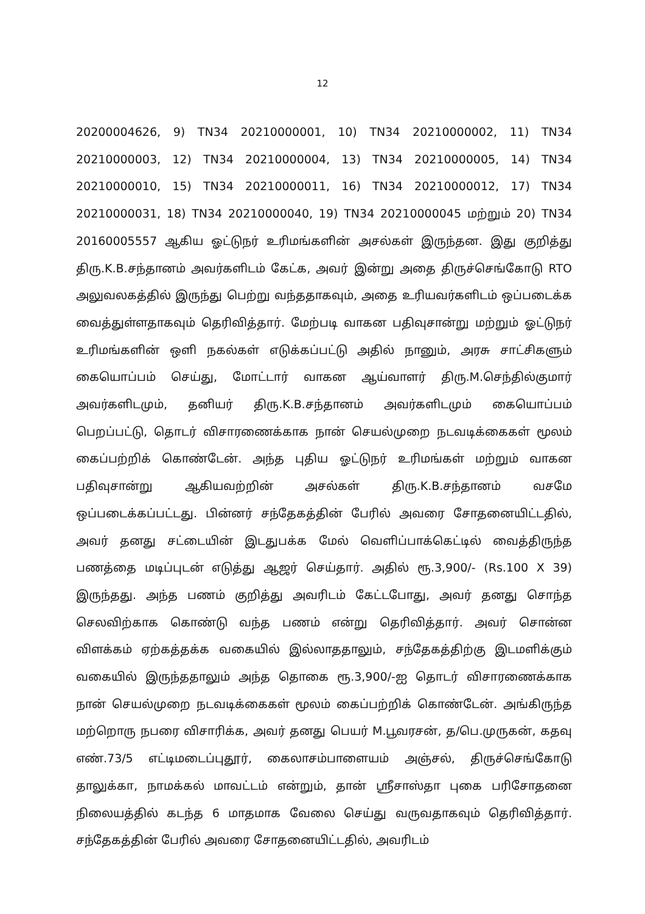12
20200004626, 9) TN34 20210000001, 10) TN34 20210000002, 11) TN34 20210000003, 12) TN34 20210000004, 13) TN34 20210000005, 14) TN34 20210000010, 15) TN34 20210000011, 16) TN34 20210000012, 17) TN34 20210000031, 18) TN34 20210000040, 19) TN34 20210000045 மற்றும் 20) TN34 20160005557 ஆகிய ஓட்டுநர் உரிமங்களின் அசல்கள் இருந்தன. இது குறித்து திரு.K.B.சந்தானம் அவர்களிடம் கேட்க, அவர் இன்று அதை திருச்செங்கோடு RTO அலுவலகத்தில் இருந்து பெற்று வந்ததாகவும், அதை உரியவர்களிடம் ஒப்படைக்க வைத்துள்ளதாகவும் தெரிவித்தார். மேற்படி வாகன பதிவுசான்று மற்றும் ஓட்டுநர் உரிமங்களின் ஒளி நகல்கள் எடுக்கப்பட்டு அதில் நானும், அரசு சாட்சிகளும் கையொப்பம் செய்து, மோட்டார் வாகன ஆய்வாளர் திரு.M.செந்தில்குமார் அவர்களிடமும், தனியர் திரு.K.B.சந்தானம் அவர்களிடமும் கையொப்பம் பெறப்பட்டு, தொடர் விசாரணைக்காக நான் செயல்முறை நடவடிக்கைகள் மூலம் கைப்பற்றிக் கொண்டேன். அந்த புதிய ஓட்டுநர் உரிமங்கள் மற்றும் வாகன பதிவுசான்று ஆகியவற்றின் அசல்கள் திரு.K.B.சந்தானம் வசமே ஒப்படைக்கப்பட்டது. பின்னர் சந்தேகத்தின் பேரில் அவரை சோதனையிட்டதில், அவர் தனது சட்டையின் இடதுபக்க மேல் வெளிப்பாக்கெட்டில் வைத்திருந்த பணத்தை மடிப்புடன் எடுத்து ஆஜர் செய்தார். அதில் ரூ.3,900/- (Rs.100 X 39) இருந்தது. அந்த பணம் குறித்து அவரிடம் கேட்டபோது, அவர் தனது சொந்த செலவிற்காக கொண்டு வந்த பணம் என்று தெரிவித்தார். அவர் சொன்ன விளக்கம் ஏற்கத்தக்க வகையில் இல்லாததாலும், சந்தேகத்திற்கு இடமளிக்கும் வகையில் இருந்ததாலும் அந்த தொகை ரூ.3,900/-ஐ தொடர் விசாரணைக்காக நான் செயல்முறை நடவடிக்கைகள் மூலம் கைப்பற்றிக் கொண்டேன். அங்கிருந்த மற்றொரு நபரை விசாரிக்க, அவர் தனது பெயர் M.பூவரசன், த/பெ.முருகன், கதவு எண்.73/5 எட்டிமடைப்புதூர், கைலாசம்பாளையம் அஞ்சல், திருச்செங்கோடு தாலுக்கா, நாமக்கல் மாவட்டம் என்றும், தான் ஸ்ரீசாஸ்தா புகை பரிசோதனை நிலையத்தில் கடந்த 6 மாதமாக வேலை செய்து வருவதாகவும் தெரிவித்தார். சந்தேகத்தின் பேரில் அவரை சோதனையிட்டதில், அவரிடம்